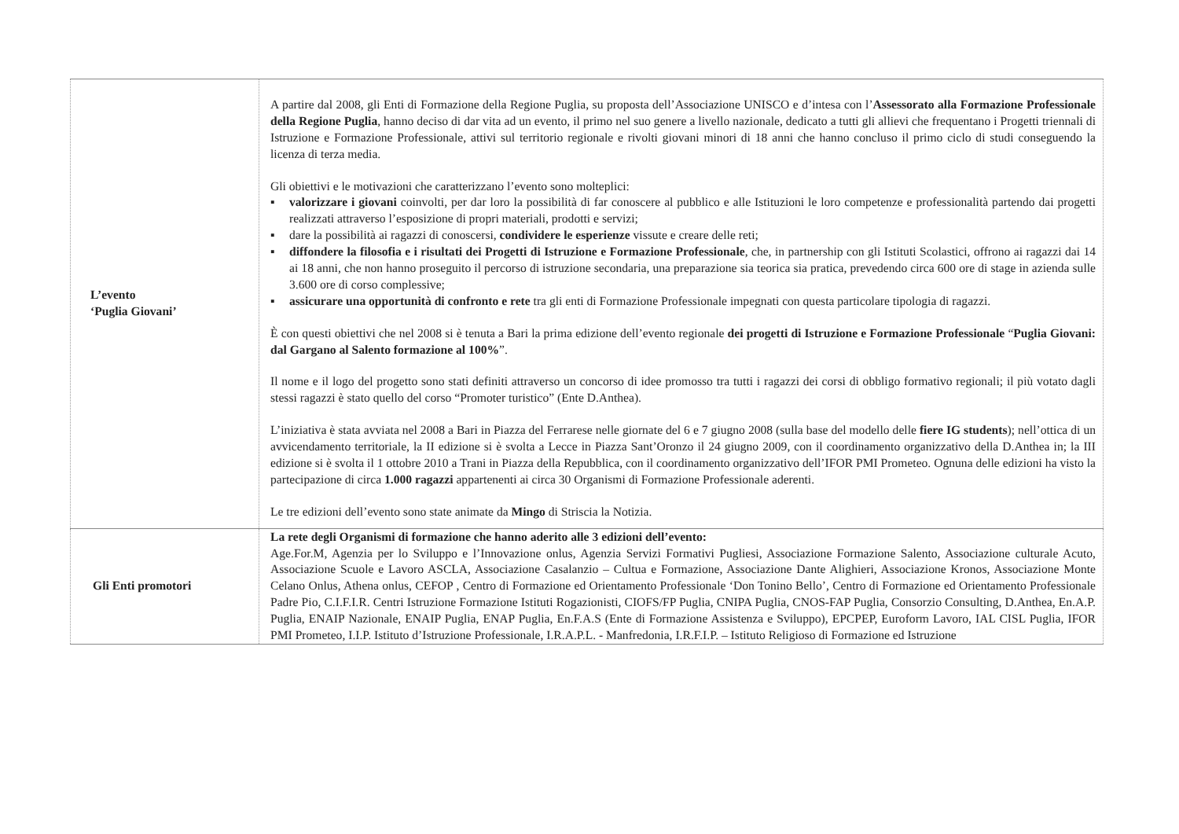| L’evento ‘Puglia Giovani’ | A partire dal 2008, gli Enti di Formazione della Regione Puglia, su proposta dell’Associazione UNISCO e d’intesa con l’ Assessorato alla Formazione Professionale della Regione Puglia , hanno deciso di dar vita ad un evento, il primo nel suo genere a livello nazionale, dedicato a tutti gli allievi che frequentano i Progetti triennali di Istruzione e Formazione Professionale, attivi sul territorio regionale e rivolti giovani minori di 18 anni che hanno concluso il primo ciclo di studi conseguendo la licenza di terza media. Gli obiettivi e le motivazioni che caratterizzano l’evento sono molteplici: ▪ valorizzare i giovani coinvolti, per dar loro la possibilità di far conoscere al pubblico e alle Istituzioni le loro competenze e professionalità partendo dai progetti realizzati attraverso l’esposizione di propri materiali, prodotti e servizi; ▪ dare la possibilità ai ragazzi di conoscersi, condividere le esperienze vissute e creare delle reti; ▪ diffondere la filosofia e i risultati dei Progetti di Istruzione e Formazione Professionale , che, in partnership con gli Istituti Scolastici, offrono ai ragazzi dai 14 ai 18 anni, che non hanno proseguito il percorso di istruzione secondaria, una preparazione sia teorica sia pratica, prevedendo circa 600 ore di stage in azienda sulle 3.600 ore di corso complessive; ▪ assicurare una opportunità di confronto e rete tra gli enti di Formazione Professionale impegnati con questa particolare tipologia di ragazzi. È con questi obiettivi che nel 2008 si è tenuta a Bari la prima edizione dell’evento regionale dei progetti di Istruzione e Formazione Professionale “ Puglia Giovani: dal Gargano al Salento formazione al 100% ”. Il nome e il logo del progetto sono stati definiti attraverso un concorso di idee promosso tra tutti i ragazzi dei corsi di obbligo formativo regionali; il più votato dagli stessi ragazzi è stato quello del corso “Promoter turistico” (Ente D.Anthea). L’iniziativa è stata avviata nel 2008 a Bari in Piazza del Ferrarese nelle giornate del 6 e 7 giugno 2008 (sulla base del modello delle fiere IG students ); nell’ottica di un avvicendamento territoriale, la II edizione si è svolta a Lecce in Piazza Sant’Oronzo il 24 giugno 2009, con il coordinamento organizzativo della D.Anthea in; la III edizione si è svolta il 1 ottobre 2010 a Trani in Piazza della Repubblica, con il coordinamento organizzativo dell’IFOR PMI Prometeo. Ognuna delle edizioni ha visto la partecipazione di circa 1.000 ragazzi appartenenti ai circa 30 Organismi di Formazione Professionale aderenti. Le tre edizioni dell’evento sono state animate da Mingo di Striscia la Notizia. |
| Gli Enti promotori | La rete degli Organismi di formazione che hanno aderito alle 3 edizioni dell’evento: Age.For.M, Agenzia per lo Sviluppo e l’Innovazione onlus, Agenzia Servizi Formativi Pugliesi, Associazione Formazione Salento, Associazione culturale Acuto, Associazione Scuole e Lavoro ASCLA, Associazione Casalanzio – Cultua e Formazione, Associazione Dante Alighieri, Associazione Kronos, Associazione Monte Celano Onlus, Athena onlus, CEFOP , Centro di Formazione ed Orientamento Professionale ‘Don Tonino Bello’, Centro di Formazione ed Orientamento Professionale Padre Pio, C.I.F.I.R. Centri Istruzione Formazione Istituti Rogazionisti, CIOFS/FP Puglia, CNIPA Puglia, CNOS-FAP Puglia, Consorzio Consulting, D.Anthea, En.A.P. Puglia, ENAIP Nazionale, ENAIP Puglia, ENAP Puglia, En.F.A.S (Ente di Formazione Assistenza e Sviluppo), EPCPEP, Euroform Lavoro, IAL CISL Puglia, IFOR PMI Prometeo, I.I.P. Istituto d’Istruzione Professionale, I.R.A.P.L. - Manfredonia, I.R.F.I.P. – Istituto Religioso di Formazione ed Istruzione |